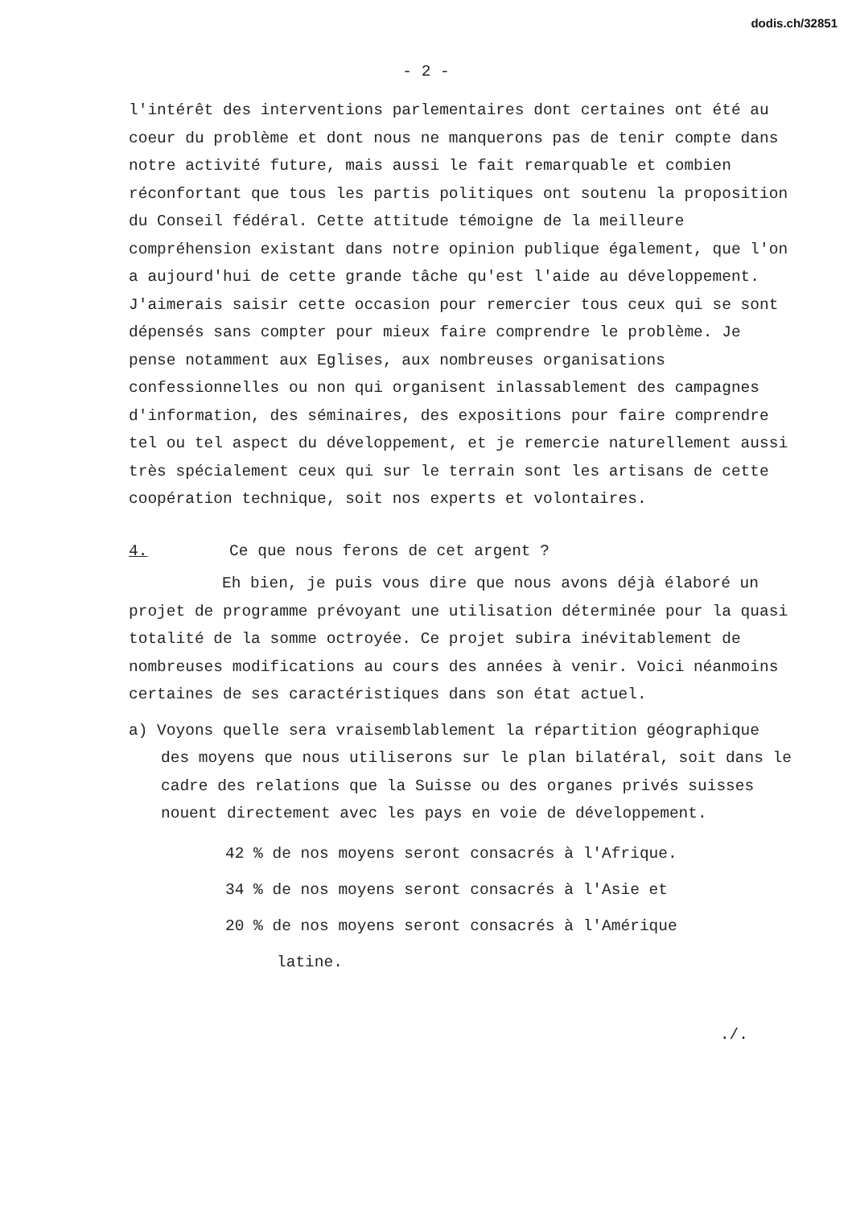dodis.ch/32851
- 2 -
l'intérêt des interventions parlementaires dont certaines ont été au coeur du problème et dont nous ne manquerons pas de tenir compte dans notre activité future, mais aussi le fait remarquable et combien réconfortant que tous les partis politiques ont soutenu la proposition du Conseil fédéral. Cette attitude témoigne de la meilleure compréhension existant dans notre opinion publique également, que l'on a aujourd'hui de cette grande tâche qu'est l'aide au développement. J'aimerais saisir cette occasion pour remercier tous ceux qui se sont dépensés sans compter pour mieux faire comprendre le problème. Je pense notamment aux Eglises, aux nombreuses organisations confessionnelles ou non qui organisent inlassablement des campagnes d'information, des séminaires, des expositions pour faire comprendre tel ou tel aspect du développement, et je remercie naturellement aussi très spécialement ceux qui sur le terrain sont les artisans de cette coopération technique, soit nos experts et volontaires.
4. Ce que nous ferons de cet argent ?
Eh bien, je puis vous dire que nous avons déjà élaboré un projet de programme prévoyant une utilisation déterminée pour la quasi totalité de la somme octroyée. Ce projet subira inévitablement de nombreuses modifications au cours des années à venir. Voici néanmoins certaines de ses caractéristiques dans son état actuel.
a) Voyons quelle sera vraisemblablement la répartition géographique des moyens que nous utiliserons sur le plan bilatéral, soit dans le cadre des relations que la Suisse ou des organes privés suisses nouent directement avec les pays en voie de développement.
42 % de nos moyens seront consacrés à l'Afrique.
34 % de nos moyens seront consacrés à l'Asie et
20 % de nos moyens seront consacrés à l'Amérique
latine.
./.